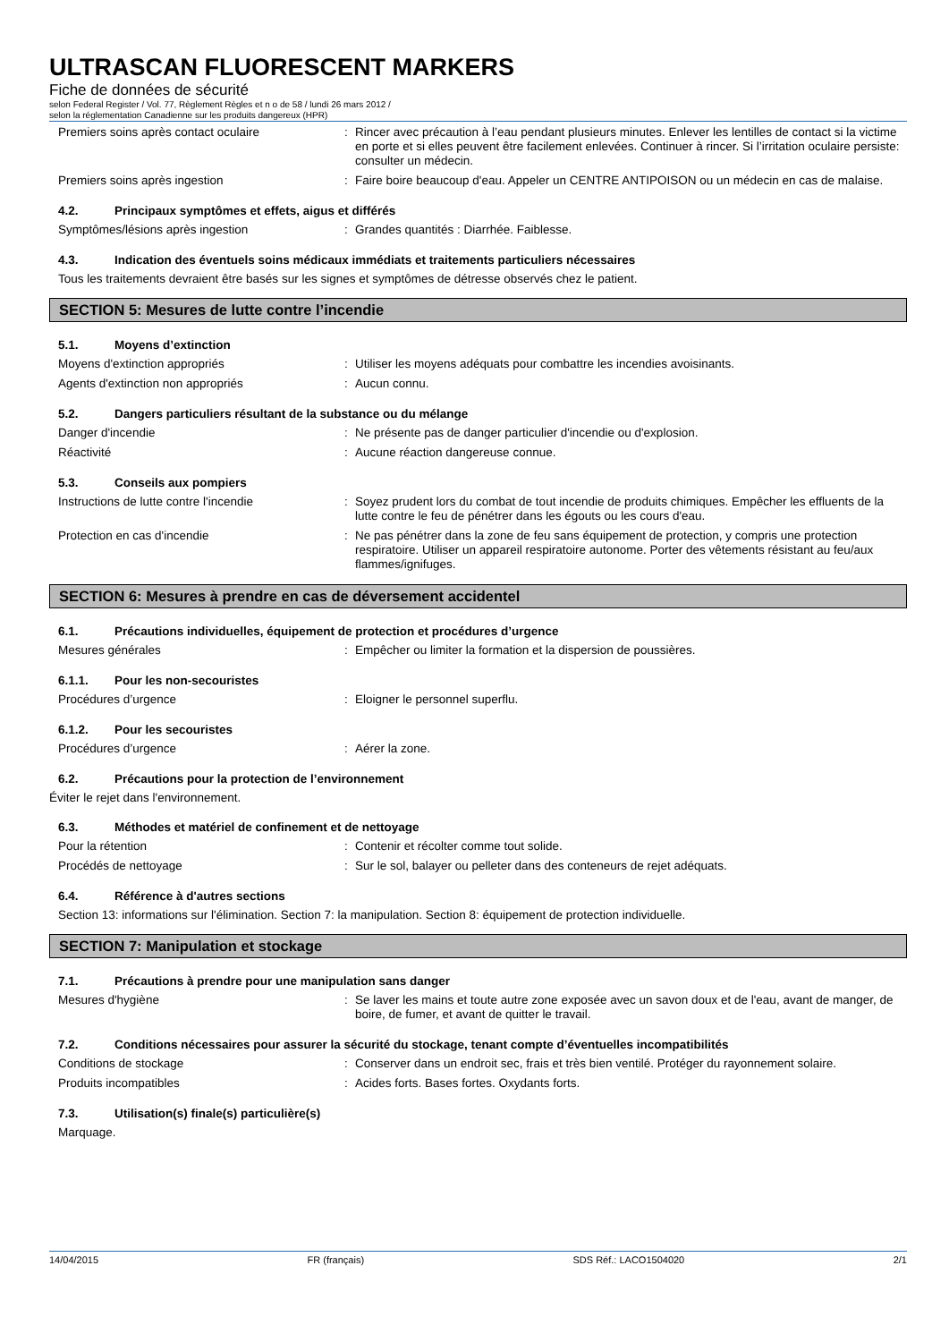ULTRASCAN FLUORESCENT MARKERS
Fiche de données de sécurité
selon Federal Register / Vol. 77, Règlement Règles et n o de 58 / lundi 26 mars 2012 /
selon la réglementation Canadienne sur les produits dangereux (HPR)
Premiers soins après contact oculaire : Rincer avec précaution à l’eau pendant plusieurs minutes. Enlever les lentilles de contact si la victime en porte et si elles peuvent être facilement enlevées. Continuer à rincer. Si l’irritation oculaire persiste: consulter un médecin.
Premiers soins après ingestion : Faire boire beaucoup d'eau. Appeler un CENTRE ANTIPOISON ou un médecin en cas de malaise.
4.2. Principaux symptômes et effets, aigus et différés
Symptômes/lésions après ingestion : Grandes quantités : Diarrhée. Faiblesse.
4.3. Indication des éventuels soins médicaux immédiats et traitements particuliers nécessaires
Tous les traitements devraient être basés sur les signes et symptômes de détresse observés chez le patient.
SECTION 5: Mesures de lutte contre l’incendie
5.1. Moyens d’extinction
Moyens d'extinction appropriés : Utiliser les moyens adéquats pour combattre les incendies avoisinants.
Agents d'extinction non appropriés : Aucun connu.
5.2. Dangers particuliers résultant de la substance ou du mélange
Danger d'incendie : Ne présente pas de danger particulier d'incendie ou d'explosion.
Réactivité : Aucune réaction dangereuse connue.
5.3. Conseils aux pompiers
Instructions de lutte contre l'incendie : Soyez prudent lors du combat de tout incendie de produits chimiques. Empêcher les effluents de la lutte contre le feu de pénétrer dans les égouts ou les cours d'eau.
Protection en cas d'incendie : Ne pas pénétrer dans la zone de feu sans équipement de protection, y compris une protection respiratoire. Utiliser un appareil respiratoire autonome. Porter des vêtements résistant au feu/aux flammes/ignifuges.
SECTION 6: Mesures à prendre en cas de déversement accidentel
6.1. Précautions individuelles, équipement de protection et procédures d’urgence
Mesures générales : Empêcher ou limiter la formation et la dispersion de poussières.
6.1.1. Pour les non-secouristes
Procédures d’urgence : Eloigner le personnel superflu.
6.1.2. Pour les secouristes
Procédures d’urgence : Aérer la zone.
6.2. Précautions pour la protection de l’environnement
Éviter le rejet dans l'environnement.
6.3. Méthodes et matériel de confinement et de nettoyage
Pour la rétention : Contenir et récolter comme tout solide.
Procédés de nettoyage : Sur le sol, balayer ou pelleter dans des conteneurs de rejet adéquats.
6.4. Référence à d'autres sections
Section 13: informations sur l'élimination. Section 7: la manipulation. Section 8: équipement de protection individuelle.
SECTION 7: Manipulation et stockage
7.1. Précautions à prendre pour une manipulation sans danger
Mesures d'hygiène : Se laver les mains et toute autre zone exposée avec un savon doux et de l'eau, avant de manger, de boire, de fumer, et avant de quitter le travail.
7.2. Conditions nécessaires pour assurer la sécurité du stockage, tenant compte d’éventuelles incompatibilités
Conditions de stockage : Conserver dans un endroit sec, frais et très bien ventilé. Protéger du rayonnement solaire.
Produits incompatibles : Acides forts. Bases fortes. Oxydants forts.
7.3. Utilisation(s) finale(s) particulière(s)
Marquage.
14/04/2015 FR (français) SDS Réf.: LACO1504020 2/1